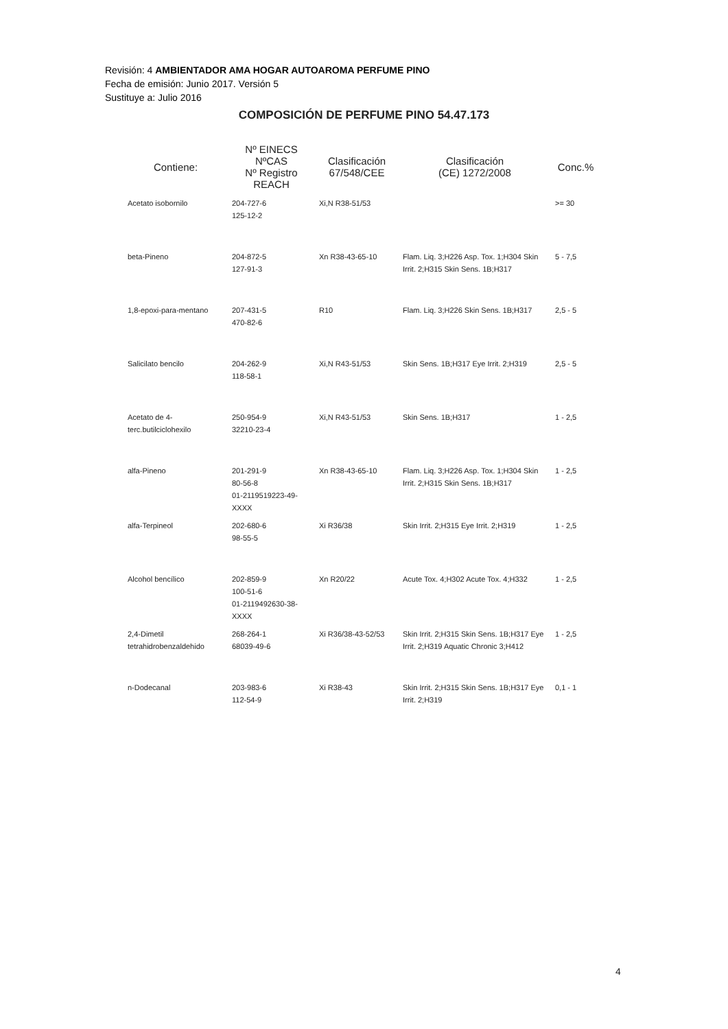Revisión: 4 AMBIENTADOR AMA HOGAR AUTOAROMA PERFUME PINO
Fecha de emisión: Junio 2017. Versión 5
Sustituye a: Julio 2016
COMPOSICIÓN DE PERFUME PINO 54.47.173
| Contiene: | Nº EINECS NºCAS Nº Registro REACH | Clasificación 67/548/CEE | Clasificación (CE) 1272/2008 | Conc.% |
| --- | --- | --- | --- | --- |
| Acetato isobornilo | 204-727-6 125-12-2 | Xi,N R38-51/53 | | >= 30 |
| beta-Pineno | 204-872-5 127-91-3 | Xn R38-43-65-10 | Flam. Liq. 3;H226 Asp. Tox. 1;H304 Skin Irrit. 2;H315 Skin Sens. 1B;H317 | 5 - 7,5 |
| 1,8-epoxi-para-mentano | 207-431-5 470-82-6 | R10 | Flam. Liq. 3;H226 Skin Sens. 1B;H317 | 2,5 - 5 |
| Salicilato bencilo | 204-262-9 118-58-1 | Xi,N R43-51/53 | Skin Sens. 1B;H317 Eye Irrit. 2;H319 | 2,5 - 5 |
| Acetato de 4-terc.butilciclohexilo | 250-954-9 32210-23-4 | Xi,N R43-51/53 | Skin Sens. 1B;H317 | 1 - 2,5 |
| alfa-Pineno | 201-291-9 80-56-8 01-2119519223-49-XXXX | Xn R38-43-65-10 | Flam. Liq. 3;H226 Asp. Tox. 1;H304 Skin Irrit. 2;H315 Skin Sens. 1B;H317 | 1 - 2,5 |
| alfa-Terpineol | 202-680-6 98-55-5 | Xi R36/38 | Skin Irrit. 2;H315 Eye Irrit. 2;H319 | 1 - 2,5 |
| Alcohol bencílico | 202-859-9 100-51-6 01-2119492630-38-XXXX | Xn R20/22 | Acute Tox. 4;H302 Acute Tox. 4;H332 | 1 - 2,5 |
| 2,4-Dimetil tetrahidrobenzaldehido | 268-264-1 68039-49-6 | Xi R36/38-43-52/53 | Skin Irrit. 2;H315 Skin Sens. 1B;H317 Eye Irrit. 2;H319 Aquatic Chronic 3;H412 | 1 - 2,5 |
| n-Dodecanal | 203-983-6 112-54-9 | Xi R38-43 | Skin Irrit. 2;H315 Skin Sens. 1B;H317 Eye Irrit. 2;H319 | 0,1 - 1 |
4